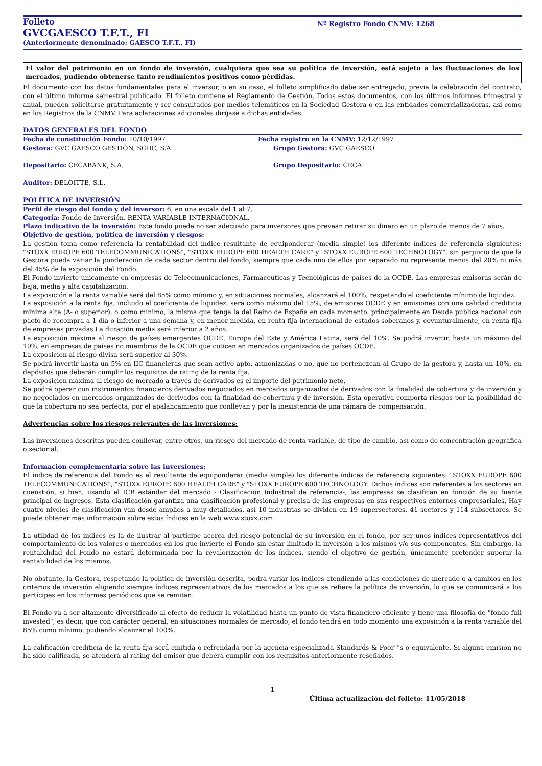Folleto
GVCGAESCO T.F.T., FI
(Anteriormente denominado: GAESCO T.F.T., FI)
Nº Registro Fondo CNMV: 1268
El valor del patrimonio en un fondo de inversión, cualquiera que sea su política de inversión, está sujeto a las fluctuaciones de los mercados, pudiendo obtenerse tanto rendimientos positivos como pérdidas.
El documento con los datos fundamentales para el inversor, o en su caso, el folleto simplificado debe ser entregado, previa la celebración del contrato, con el último informe semestral publicado. El folleto contiene el Reglamento de Gestión. Todos estos documentos, con los últimos informes trimestral y anual, pueden solicitarse gratuitamente y ser consultados por medios telemáticos en la Sociedad Gestora o en las entidades comercializadoras, así como en los Registros de la CNMV. Para aclaraciones adicionales diríjase a dichas entidades.
DATOS GENERALES DEL FONDO
Fecha de constitución Fondo: 10/10/1997 Fecha registro en la CNMV: 12/12/1997
Gestora: GVC GAESCO GESTIÓN, SGIIC, S.A. Grupo Gestora: GVC GAESCO
Depositario: CECABANK, S.A. Grupo Depositario: CECA
Auditor: DELOITTE, S.L.
POLÍTICA DE INVERSIÓN
Perfil de riesgo del fondo y del inversor: 6, en una escala del 1 al 7.
Categoría: Fondo de Inversión. RENTA VARIABLE INTERNACIONAL.
Plazo indicativo de la inversión: Este fondo puede no ser adecuado para inversores que prevean retirar su dinero en un plazo de menos de 7 años.
Objetivo de gestión, política de inversión y riesgos:
La gestión toma como referencia la rentabilidad del índice resultante de equiponderar (media simple) los diferente índices de referencia siguientes: "STOXX EUROPE 600 TELECOMMUNICATIONS", "STOXX EUROPE 600 HEALTH CARE" y "STOXX EUROPE 600 TECHNOLOGY", sin perjuicio de que la Gestora pueda variar la ponderación de cada sector dentro del fondo, siempre que cada uno de ellos por separado no represente menos del 20% ni más del 45% de la exposición del Fondo.
El Fondo invierte únicamente en empresas de Telecomunicaciones, Farmacéuticas y Tecnológicas de países de la OCDE. Las empresas emisoras serán de baja, media y alta capitalización.
La exposición a la renta variable será del 85% como mínimo y, en situaciones normales, alcanzará el 100%, respetando el coeficiente mínimo de liquidez.
La exposición a la renta fija, incluido el coeficiente de liquidez, será como máximo del 15%, de emisores OCDE y en emisiones con una calidad crediticia mínima alta (A- o superior), o como mínimo, la misma que tenga la del Reino de España en cada momento, principalmente en Deuda pública nacional con pacto de recompra a 1 día o inferior a una semana y, en menor medida, en renta fija internacional de estados soberanos y, coyunturalmente, en renta fija de empresas privadas La duración media será inferior a 2 años.
La exposición máxima al riesgo de países emergentes OCDE, Europa del Este y América Latina, será del 10%. Se podrá invertir, hasta un máximo del 10%, en empresas de países no miembros de la OCDE que coticen en mercados organizados de países OCDE.
La exposición al riesgo divisa será superior al 30%.
Se podrá invertir hasta un 5% en IIC financieras que sean activo apto, armonizadas o no, que no pertenezcan al Grupo de la gestora y, hasta un 10%, en depósitos que deberán cumplir los requisitos de rating de la renta fija.
La exposición máxima al riesgo de mercado a través de derivados es el importe del patrimonio neto.
Se podrá operar con instrumentos financieros derivados negociados en mercados organizados de derivados con la finalidad de cobertura y de inversión y no negociados en mercados organizados de derivados con la finalidad de cobertura y de inversión. Esta operativa comporta riesgos por la posibilidad de que la cobertura no sea perfecta, por el apalancamiento que conllevan y por la inexistencia de una cámara de compensación.
Advertencias sobre los riesgos relevantes de las inversiones:
Las inversiones descritas pueden conllevar, entre otros, un riesgo del mercado de renta variable, de tipo de cambio, así como de concentración geográfica o sectorial.
Información complementaria sobre las inversiones:
El índice de referencia del Fondo es el resultante de equiponderar (media simple) los diferente índices de referencia siguientes: "STOXX EUROPE 600 TELECOMMUNICATIONS", "STOXX EUROPE 600 HEALTH CARE" y "STOXX EUROPE 600 TECHNOLOGY. Dichos índices son referentes a los sectores en cuenstión, si bien, usando el ICB estándar del mercado - Clasificación Industrial de referencia-, las empresas se clasifican en función de su fuente principal de ingresos. Esta clasificación garantiza una clasificación profesional y precisa de las empresas en sus respectivos entornos empresariales. Hay cuatro niveles de clasificación van desde amplios a muy detallados, así 10 industrias se dividen en 19 supersectores, 41 sectores y 114 subsectores. Se puede obtener más información sobre estos índices en la web www.stoxx.com.
La utilidad de los índices es la de ilustrar al partícipe acerca del riesgo potencial de su inversión en el fondo, por ser unos índices representativos del comportamiento de los valores o mercados en los que invierte el Fondo sin estar limitado la inversión a los mismos y/o sus componentes. Sin embargo, la rentabilidad del Fondo no estará determinada por la revalorización de los índices, siendo el objetivo de gestión, únicamente pretender superar la rentabilidad de los mismos.
No obstante, la Gestora, respetando la política de inversión descrita, podrá variar los índices atendiendo a las condiciones de mercado o a cambios en los criterios de inversión eligiendo siempre índices representativos de los mercados a los que se refiere la política de inversión, lo que se comunicará a los partícipes en los informes periódicos que se remitan.
El Fondo va a ser altamente diversificado al efecto de reducir la volatilidad hasta un punto de vista financiero eficiente y tiene una filosofía de "fondo full invested", es decir, que con carácter general, en situaciones normales de mercado, el fondo tendrá en todo momento una exposición a la renta variable del 85% como mínimo, pudiendo alcanzar el 100%.
La calificación crediticia de la renta fija será emitida o refrendada por la agencia especializada Standards & Poor""s o equivalente. Si alguna emisión no ha sido calificada, se atenderá al rating del emisor que deberá cumplir con los requisitos anteriormente reseñados.
1
Última actualización del folleto: 11/05/2018